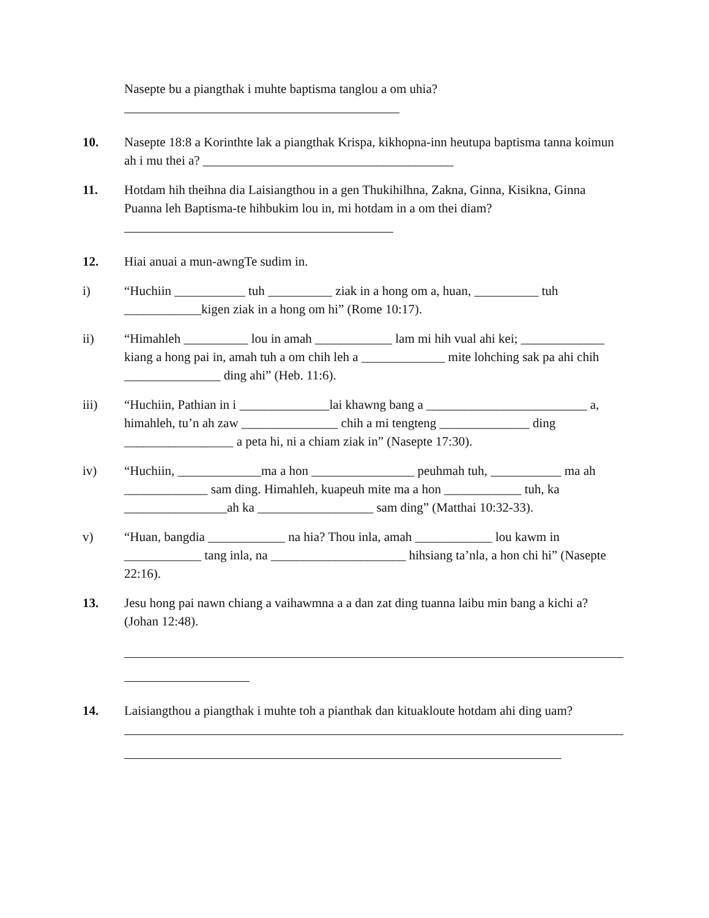Nasepte bu a piangthak i muhte baptisma tanglou a om uhia?
10. Nasepte 18:8 a Korinthte lak a piangthak Krispa, kikhopna-inn heutupa baptisma tanna koimun ah i mu thei a? _______________________________________
11. Hotdam hih theihna dia Laisiangthou in a gen Thukihilhna, Zakna, Ginna, Kisikna, Ginna Puanna leh Baptisma-te hihbukim lou in, mi hotdam in a om thei diam?
12. Hiai anuai a mun-awngTe sudim in.
i) “Huchiin ___________ tuh __________ ziak in a hong om a, huan, __________ tuh ____________kigen ziak in a hong om hi” (Rome 10:17).
ii) “Himahleh __________ lou in amah ____________ lam mi hih vual ahi kei; _____________ kiang a hong pai in, amah tuh a om chih leh a _____________ mite lohching sak pa ahi chih _______________ ding ahi” (Heb. 11:6).
iii) “Huchiin, Pathian in i ______________lai khawng bang a _________________________ a, himahleh, tu’n ah zaw _______________ chih a mi tengteng ______________ ding _________________ a peta hi, ni a chiam ziak in” (Nasepte 17:30).
iv) “Huchiin, _____________ma a hon ________________ peuhmah tuh, ___________ ma ah _____________ sam ding. Himahleh, kuapeuh mite ma a hon ____________ tuh, ka ________________ah ka __________________ sam ding” (Matthai 10:32-33).
v) “Huan, bangdia ____________ na hia? Thou inla, amah ____________ lou kawm in ____________ tang inla, na _____________________ hihsiang ta’nla, a hon chi hi” (Nasepte 22:16).
13. Jesu hong pai nawn chiang a vaihawmna a a dan zat ding tuanna laibu min bang a kichi a? (Johan 12:48).
14. Laisiangthou a piangthak i muhte toh a pianthak dan kituakloute hotdam ahi ding uam?